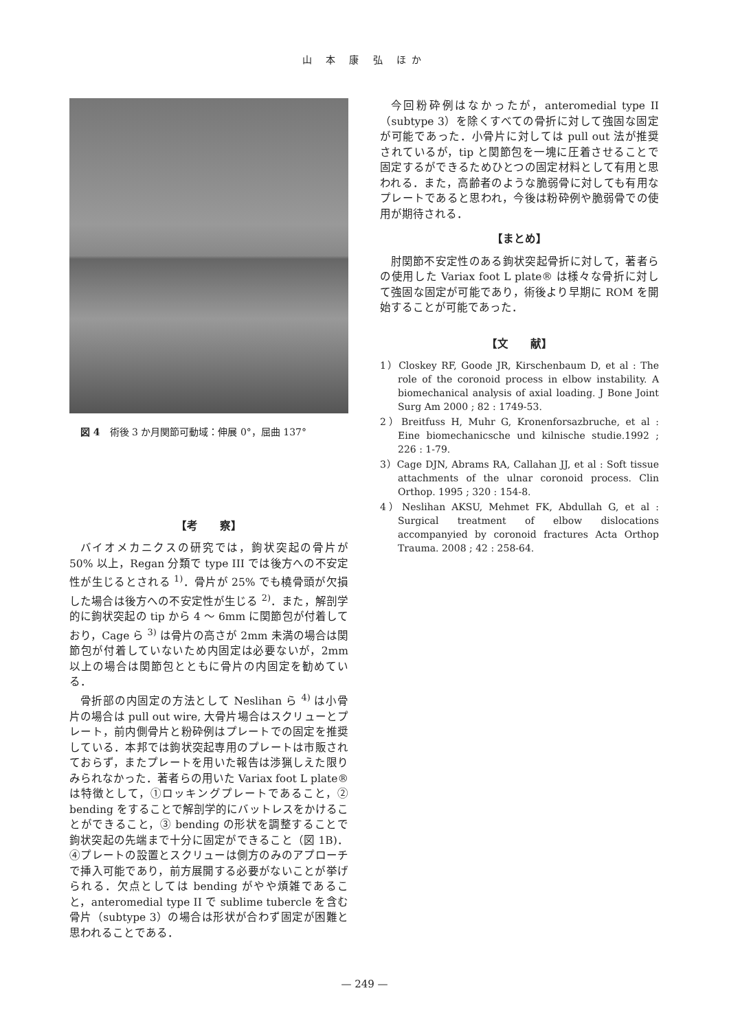山 本 康 弘 ほか
図 4　術後 3 か月関節可動域：伸展 0°，屈曲 137°
【考　　察】
バイオメカニクスの研究では，鉤状突起の骨片が 50% 以上，Regan 分類で type III では後方への不安定性が生じるとされる <sup>1)</sup>．骨片が 25% でも橈骨頭が欠損した場合は後方への不安定性が生じる <sup>2)</sup>．また，解剖学的に鉤状突起の tip から 4 ～ 6mm に関節包が付着しており，Cage ら <sup>3)</sup> は骨片の高さが 2mm 未満の場合は関節包が付着していないため内固定は必要ないが，2mm 以上の場合は関節包とともに骨片の内固定を勧めている．
骨折部の内固定の方法として Neslihan ら <sup>4)</sup> は小骨片の場合は pull out wire, 大骨片場合はスクリューとプレート，前内側骨片と粉砕例はプレートでの固定を推奨している．本邦では鉤状突起専用のプレートは市販されておらず，またプレートを用いた報告は渉猟しえた限りみられなかった．著者らの用いた Variax foot L plate® は特徴として，①ロッキングプレートであること，② bending をすることで解剖学的にバットレスをかけることができること，③ bending の形状を調整することで鉤状突起の先端まで十分に固定ができること（図 1B)．④プレートの設置とスクリューは側方のみのアプローチで挿入可能であり，前方展開する必要がないことが挙げられる．欠点としては bending がやや煩雑であること，anteromedial type II で sublime tubercle を含む骨片（subtype 3）の場合は形状が合わず固定が困難と思われることである．
今回粉砕例はなかったが，anteromedial type II（subtype 3）を除くすべての骨折に対して強固な固定が可能であった．小骨片に対しては pull out 法が推奨されているが，tip と関節包を一塊に圧着させることで固定するができるためひとつの固定材料として有用と思われる．また，高齢者のような脆弱骨に対しても有用なプレートであると思われ，今後は粉砕例や脆弱骨での使用が期待される．
【まとめ】
肘関節不安定性のある鉤状突起骨折に対して，著者らの使用した Variax foot L plate® は様々な骨折に対して強固な固定が可能であり，術後より早期に ROM を開始することが可能であった．
【文　　献】
1）Closkey RF, Goode JR, Kirschenbaum D, et al : The role of the coronoid process in elbow instability. A biomechanical analysis of axial loading. J Bone Joint Surg Am 2000 ; 82 : 1749-53.
2）Breitfuss H, Muhr G, Kronenforsazbruche, et al : Eine biomechanicsche und kilnische studie.1992 ; 226 : 1-79.
3）Cage DJN, Abrams RA, Callahan JJ, et al : Soft tissue attachments of the ulnar coronoid process. Clin Orthop. 1995 ; 320 : 154-8.
4）Neslihan AKSU, Mehmet FK, Abdullah G, et al : Surgical treatment of elbow dislocations accompanyied by coronoid fractures Acta Orthop Trauma. 2008 ; 42 : 258-64.
— 249 —